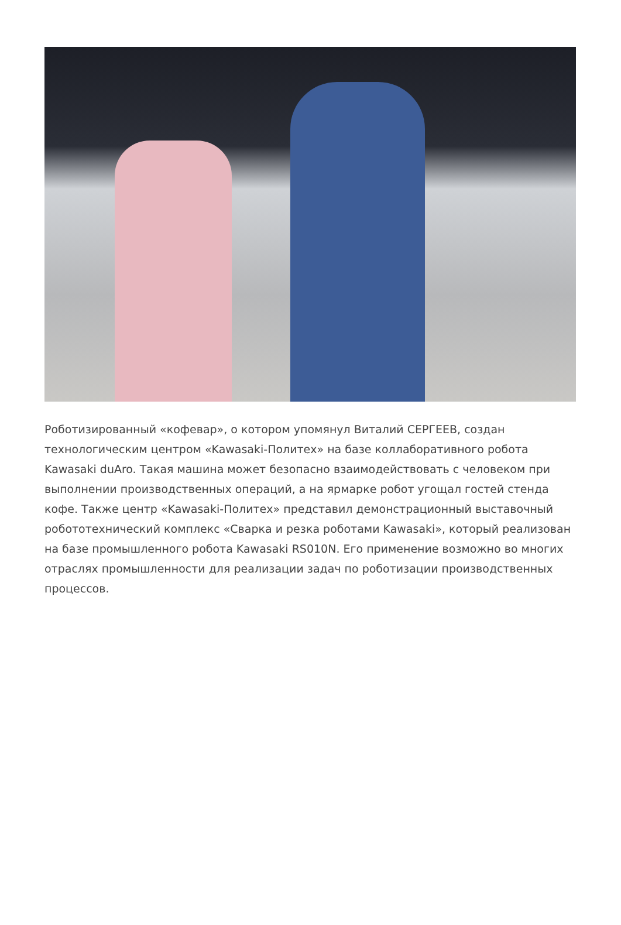Роботизированный «кофевар», о котором упомянул Виталий СЕРГЕЕВ, создан технологическим центром «Kawasaki-Политех» на базе коллаборативного робота Kawasaki duAro. Такая машина может безопасно взаимодействовать с человеком при выполнении производственных операций, а на ярмарке робот угощал гостей стенда кофе. Также центр «Kawasaki-Политех» представил демонстрационный выставочный робототехнический комплекс «Сварка и резка роботами Kawasaki», который реализован на базе промышленного робота Kawasaki RS010N. Его применение возможно во многих отраслях промышленности для реализации задач по роботизации производственных процессов.